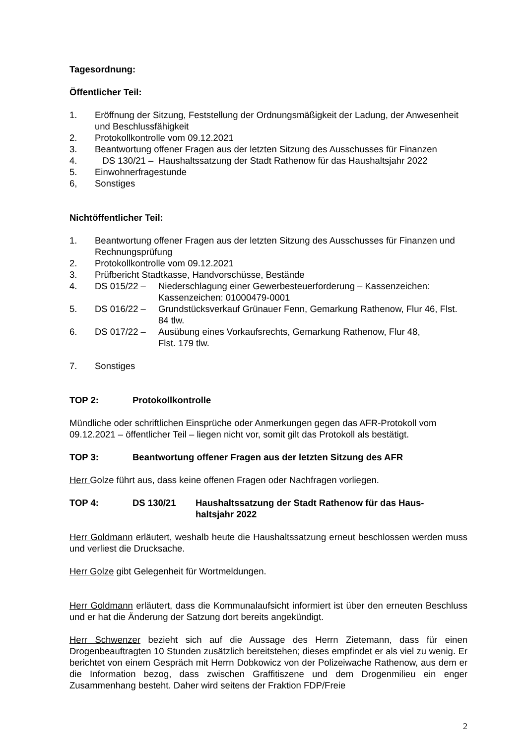Tagesordnung:
Öffentlicher Teil:
1. Eröffnung der Sitzung, Feststellung der Ordnungsmäßigkeit der Ladung, der Anwesenheit und Beschlussfähigkeit
2. Protokollkontrolle vom 09.12.2021
3. Beantwortung offener Fragen aus der letzten Sitzung des Ausschusses für Finanzen
4. DS 130/21 – Haushaltssatzung der Stadt Rathenow für das Haushaltsjahr 2022
5. Einwohnerfragestunde
6, Sonstiges
Nichtöffentlicher Teil:
1. Beantwortung offener Fragen aus der letzten Sitzung des Ausschusses für Finanzen und Rechnungsprüfung
2. Protokollkontrolle vom 09.12.2021
3. Prüfbericht Stadtkasse, Handvorschüsse, Bestände
4. DS 015/22 – Niederschlagung einer Gewerbesteuerforderung – Kassenzeichen: Kassenzeichen: 01000479-0001
5. DS 016/22 – Grundstücksverkauf Grünauer Fenn, Gemarkung Rathenow, Flur 46, Flst. 84 tlw.
6. DS 017/22 – Ausübung eines Vorkaufsrechts, Gemarkung Rathenow, Flur 48,
Flst. 179 tlw.
7. Sonstiges
TOP 2: Protokollkontrolle
Mündliche oder schriftlichen Einsprüche oder Anmerkungen gegen das AFR-Protokoll vom 09.12.2021 – öffentlicher Teil – liegen nicht vor, somit gilt das Protokoll als bestätigt.
TOP 3: Beantwortung offener Fragen aus der letzten Sitzung des AFR
Herr Golze führt aus, dass keine offenen Fragen oder Nachfragen vorliegen.
TOP 4: DS 130/21 Haushaltssatzung der Stadt Rathenow für das Haus-
haltsjahr 2022
Herr Goldmann erläutert, weshalb heute die Haushaltssatzung erneut beschlossen werden muss und verliest die Drucksache.
Herr Golze gibt Gelegenheit für Wortmeldungen.
Herr Goldmann erläutert, dass die Kommunalaufsicht informiert ist über den erneuten Beschluss und er hat die Änderung der Satzung dort bereits angekündigt.
Herr Schwenzer bezieht sich auf die Aussage des Herrn Zietemann, dass für einen Drogenbeauftragten 10 Stunden zusätzlich bereitstehen; dieses empfindet er als viel zu wenig. Er berichtet von einem Gespräch mit Herrn Dobkowicz von der Polizeiwache Rathenow, aus dem er die Information bezog, dass zwischen Graffitiszene und dem Drogenmilieu ein enger Zusammenhang besteht. Daher wird seitens der Fraktion FDP/Freie
2